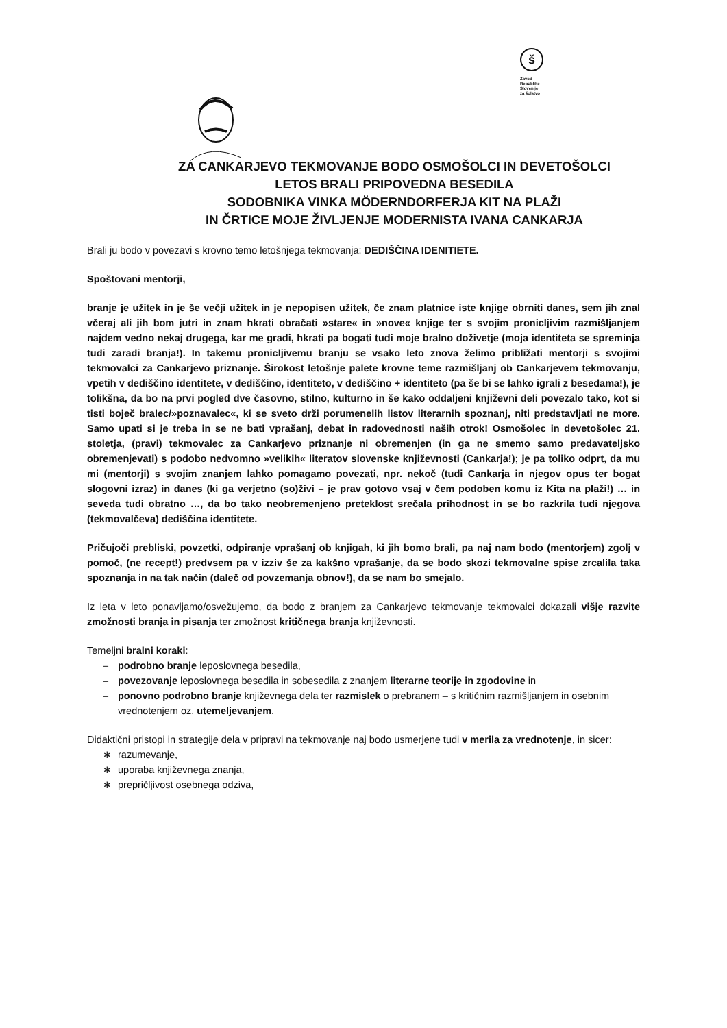š
Zavod
Republike
Slovenije
za šolstvo
ZA CANKARJEVO TEKMOVANJE BODO OSMOŠOLCI IN DEVETOŠOLCI
LETOS BRALI PRIPOVEDNA BESEDILA
SODOBNIKA VINKA MÖDERNDORFERJA KIT NA PLAŽI
IN ČRTICE MOJE ŽIVLJENJE MODERNISTA IVANA CANKARJA
Brali ju bodo v povezavi s krovno temo letošnjega tekmovanja: DEDIŠČINA IDENITIETE.
Spoštovani mentorji,
branje je užitek in je še večji užitek in je nepopisen užitek, če znam platnice iste knjige obrniti danes, sem jih znal včeraj ali jih bom jutri in znam hkrati obračati »stare« in »nove« knjige ter s svojim pronicljivim razmišljanjem najdem vedno nekaj drugega, kar me gradi, hkrati pa bogati tudi moje bralno doživetje (moja identiteta se spreminja tudi zaradi branja!). In takemu pronicljivemu branju se vsako leto znova želimo približati mentorji s svojimi tekmovalci za Cankarjevo priznanje. Širokost letošnje palete krovne teme razmišljanj ob Cankarjevem tekmovanju, vpetih v dediščino identitete, v dediščino, identiteto, v dediščino + identiteto (pa še bi se lahko igrali z besedama!), je tolikšna, da bo na prvi pogled dve časovno, stilno, kulturno in še kako oddaljeni književni deli povezalo tako, kot si tisti boječ bralec/»poznavalec«, ki se sveto drži porumenelih listov literarnih spoznanj, niti predstavljati ne more. Samo upati si je treba in se ne bati vprašanj, debat in radovednosti naših otrok! Osmošolec in devetošolec 21. stoletja, (pravi) tekmovalec za Cankarjevo priznanje ni obremenjen (in ga ne smemo samo predavateljsko obremenjevati) s podobo nedvomno »velikih« literatov slovenske književnosti (Cankarja!); je pa toliko odprt, da mu mi (mentorji) s svojim znanjem lahko pomagamo povezati, npr. nekoč (tudi Cankarja in njegov opus ter bogat slogovni izraz) in danes (ki ga verjetno (so)živi – je prav gotovo vsaj v čem podoben komu iz Kita na plaži!) … in seveda tudi obratno …, da bo tako neobremenjeno preteklost srečala prihodnost in se bo razkrila tudi njegova (tekmovalčeva) dediščina identitete.
Pričujoči prebliski, povzetki, odpiranje vprašanj ob knjigah, ki jih bomo brali, pa naj nam bodo (mentorjem) zgolj v pomoč, (ne recept!) predvsem pa v izziv še za kakšno vprašanje, da se bodo skozi tekmovalne spise zrcalila taka spoznanja in na tak način (daleč od povzemanja obnov!), da se nam bo smejalo.
Iz leta v leto ponavljamo/osvežujemo, da bodo z branjem za Cankarjevo tekmovanje tekmovalci dokazali višje razvite zmožnosti branja in pisanja ter zmožnost kritičnega branja književnosti.
Temeljni bralni koraki:
– podrobno branje leposlovnega besedila,
– povezovanje leposlovnega besedila in sobesedila z znanjem literarne teorije in zgodovine in
– ponovno podrobno branje književnega dela ter razmislek o prebranem – s kritičnim razmišljanjem in osebnim vrednotenjem oz. utemeljevanjem.
Didaktični pristopi in strategije dela v pripravi na tekmovanje naj bodo usmerjene tudi v merila za vrednotenje, in sicer:
∗ razumevanje,
∗ uporaba književnega znanja,
∗ prepričljivost osebnega odziva,